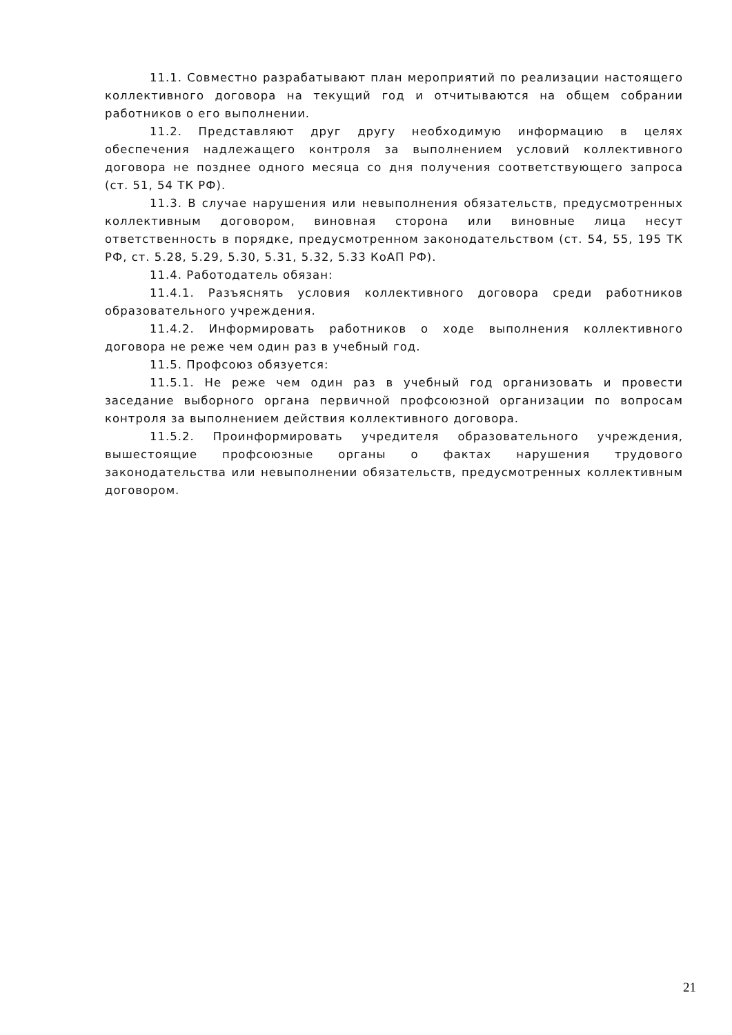11.1. Совместно разрабатывают план мероприятий по реализации настоящего коллективного договора на текущий год и отчитываются на общем собрании работников о его выполнении.
11.2. Представляют друг другу необходимую информацию в целях обеспечения надлежащего контроля за выполнением условий коллективного договора не позднее одного месяца со дня получения соответствующего запроса (ст. 51, 54 ТК РФ).
11.3. В случае нарушения или невыполнения обязательств, предусмотренных коллективным договором, виновная сторона или виновные лица несут ответственность в порядке, предусмотренном законодательством (ст. 54, 55, 195 ТК РФ, ст. 5.28, 5.29, 5.30, 5.31, 5.32, 5.33 КоАП РФ).
11.4. Работодатель обязан:
11.4.1. Разъяснять условия коллективного договора среди работников образовательного учреждения.
11.4.2. Информировать работников о ходе выполнения коллективного договора не реже чем один раз в учебный год.
11.5. Профсоюз обязуется:
11.5.1. Не реже чем один раз в учебный год организовать и провести заседание выборного органа первичной профсоюзной организации по вопросам контроля за выполнением действия коллективного договора.
11.5.2. Проинформировать учредителя образовательного учреждения, вышестоящие профсоюзные органы о фактах нарушения трудового законодательства или невыполнении обязательств, предусмотренных коллективным договором.
21